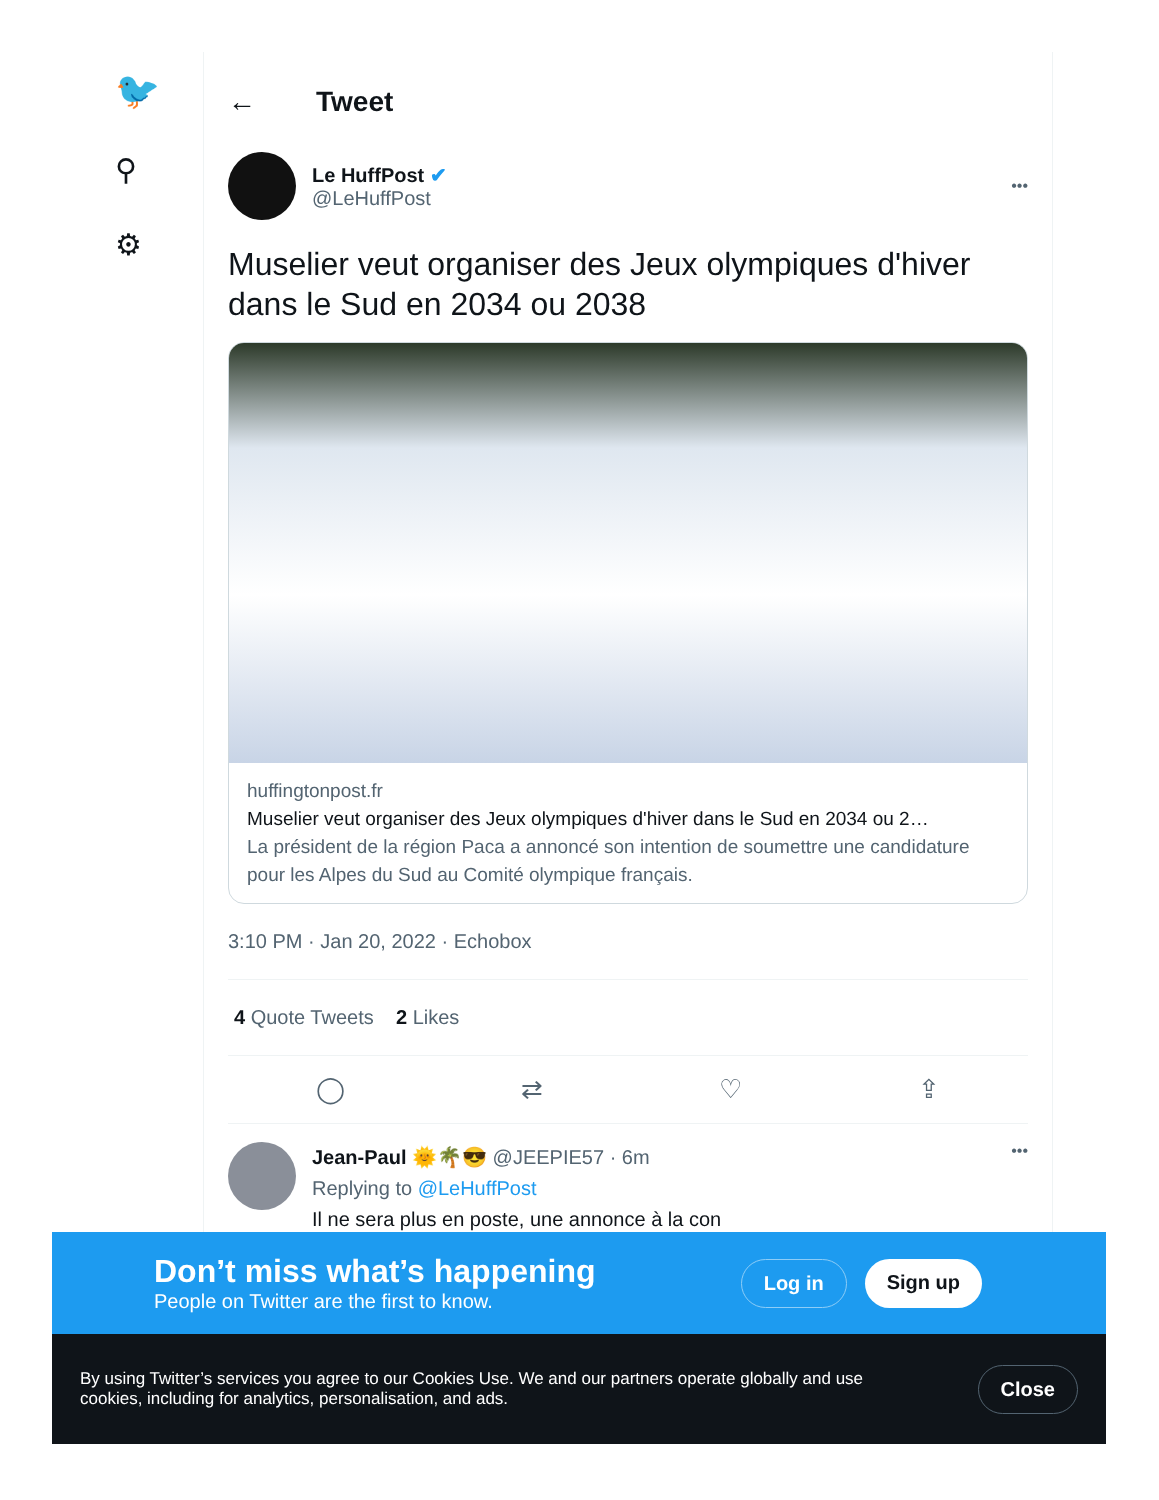🐦
⚲
⚙
← Tweet
Le HuffPost ✔
@LeHuffPost
•••
Muselier veut organiser des Jeux olympiques d'hiver dans le Sud en 2034 ou 2038
huffingtonpost.fr
Muselier veut organiser des Jeux olympiques d'hiver dans le Sud en 2034 ou 2…
La président de la région Paca a annoncé son intention de soumettre une candidature pour les Alpes du Sud au Comité olympique français.
3:10 PM · Jan 20, 2022 · Echobox
4 Quote Tweets 2 Likes
◯ ⇄ ♡ ⇪
Jean-Paul 🌞🌴😎 @JEEPIE57 · 6m
Replying to @LeHuffPost
Il ne sera plus en poste, une annonce à la con
•••
Don’t miss what’s happening
People on Twitter are the first to know.
Log in Sign up
By using Twitter’s services you agree to our Cookies Use. We and our partners operate globally and use cookies, including for analytics, personalisation, and ads.
Close